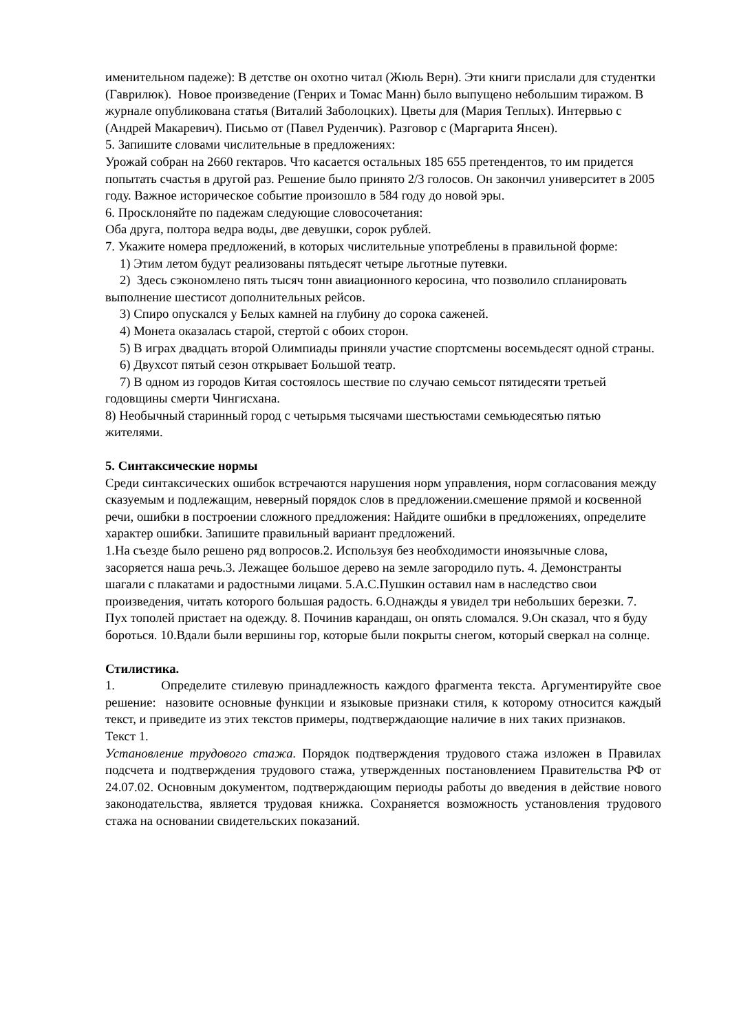именительном падеже): В детстве он охотно читал (Жюль Верн). Эти книги прислали для студентки (Гаврилюк). Новое произведение (Генрих и Томас Манн) было выпущено небольшим тиражом. В журнале опубликована статья (Виталий Заболоцких). Цветы для (Мария Теплых). Интервью с (Андрей Макаревич). Письмо от (Павел Руденчик). Разговор с (Маргарита Янсен).
5. Запишите словами числительные в предложениях:
Урожай собран на 2660 гектаров. Что касается остальных 185 655 претендентов, то им придется попытать счастья в другой раз. Решение было принято 2/3 голосов. Он закончил университет в 2005 году. Важное историческое событие произошло в 584 году до новой эры.
6. Просклоняйте по падежам следующие словосочетания:
Оба друга, полтора ведра воды, две девушки, сорок рублей.
7. Укажите номера предложений, в которых числительные употреблены в правильной форме:
1) Этим летом будут реализованы пятьдесят четыре льготные путевки.
2) Здесь сэкономлено пять тысяч тонн авиационного керосина, что позволило спланировать выполнение шестисот дополнительных рейсов.
3) Спиро опускался у Белых камней на глубину до сорока саженей.
4) Монета оказалась старой, стертой с обоих сторон.
5) В играх двадцать второй Олимпиады приняли участие спортсмены восемьдесят одной страны.
6) Двухсот пятый сезон открывает Большой театр.
7) В одном из городов Китая состоялось шествие по случаю семьсот пятидесяти третьей годовщины смерти Чингисхана.
8) Необычный старинный город с четырьмя тысячами шестьюстами семьюдесятью пятью жителями.
5. Синтаксические нормы
Среди синтаксических ошибок встречаются нарушения норм управления, норм согласования между сказуемым и подлежащим, неверный порядок слов в предложении.смешение прямой и косвенной речи, ошибки в построении сложного предложения: Найдите ошибки в предложениях, определите характер ошибки. Запишите правильный вариант предложений.
1.На съезде было решено ряд вопросов.2. Используя без необходимости иноязычные слова, засоряется наша речь.3. Лежащее большое дерево на земле загородило путь. 4. Демонстранты шагали с плакатами и радостными лицами. 5.А.С.Пушкин оставил нам в наследство свои произведения, читать которого большая радость. 6.Однажды я увидел три небольших березки. 7. Пух тополей пристает на одежду. 8. Починив карандаш, он опять сломался. 9.Он сказал, что я буду бороться. 10.Вдали были вершины гор, которые были покрыты снегом, который сверкал на солнце.
Стилистика.
1. Определите стилевую принадлежность каждого фрагмента текста. Аргументируйте свое решение: назовите основные функции и языковые признаки стиля, к которому относится каждый текст, и приведите из этих текстов примеры, подтверждающие наличие в них таких признаков.
Текст 1.
Установление трудового стажа. Порядок подтверждения трудового стажа изложен в Правилах подсчета и подтверждения трудового стажа, утвержденных постановлением Правительства РФ от 24.07.02. Основным документом, подтверждающим периоды работы до введения в действие нового законодательства, является трудовая книжка. Сохраняется возможность установления трудового стажа на основании свидетельских показаний.